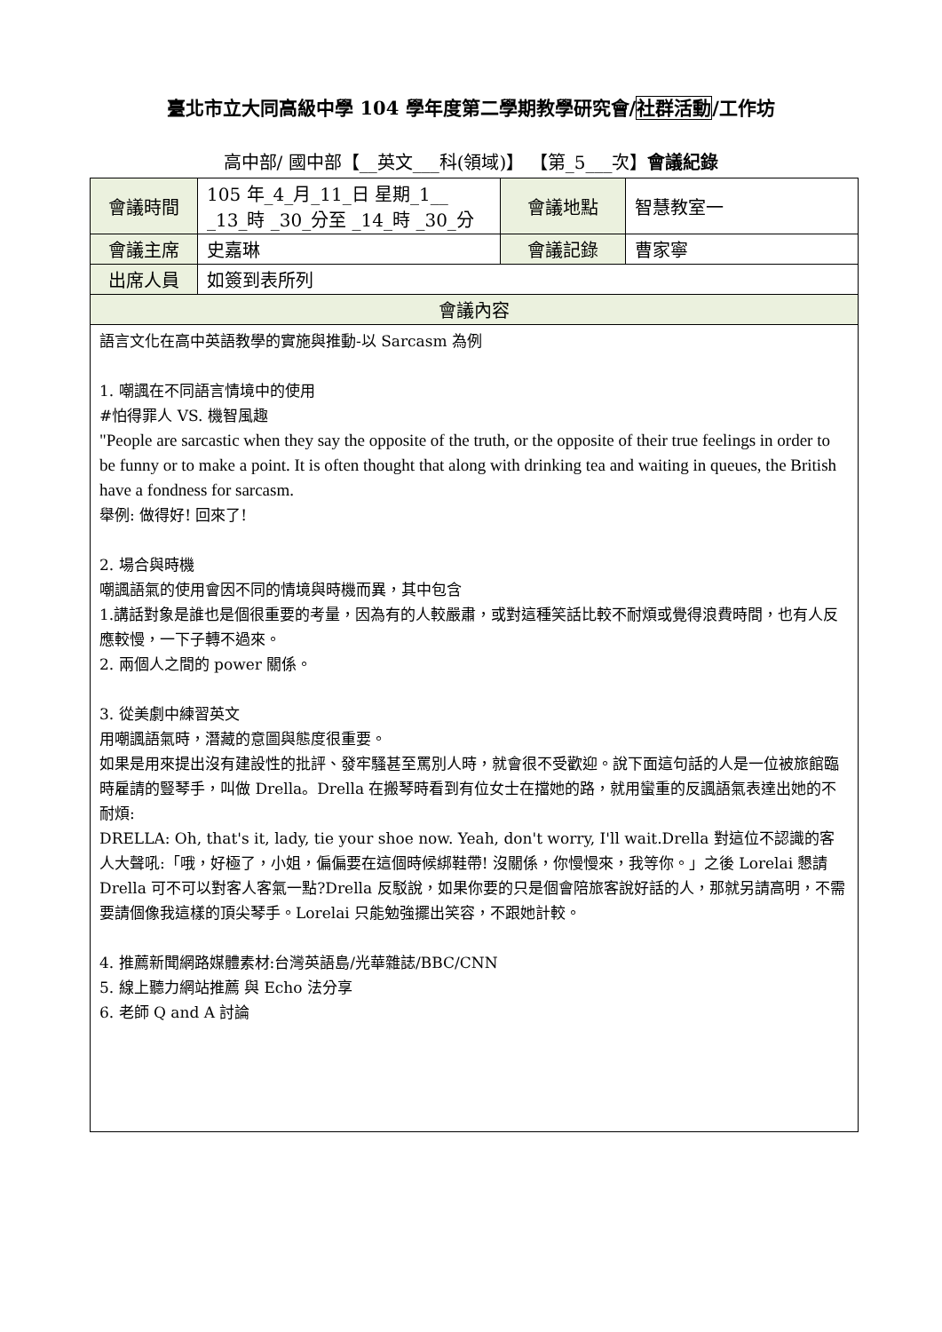臺北市立大同高級中學 104 學年度第二學期教學研究會/社群活動/工作坊
高中部/ 國中部【__英文___科(領域)】 【第_5___次】會議紀錄
| 會議時間 | 105 年_4_月_11_日 星期_1__ _13_時 _30_分至 _14_時 _30_分 | 會議地點 | 智慧教室一 |
| 會議主席 | 史嘉琳 | 會議記錄 | 曹家寧 |
| 出席人員 | 如簽到表所列 | | |
| 會議內容 | | | |
| 語言文化在高中英語教學的實施與推動-以 Sarcasm 為例 1. 嘲諷在不同語言情境中的使用 #怕得罪人 VS. 機智風趣 "People are sarcastic when they say the opposite of the truth, or the opposite of their true feelings in order to be funny or to make a point. It is often thought that along with drinking tea and waiting in queues, the British have a fondness for sarcasm. 舉例: 做得好! 回來了! 2. 場合與時機 嘲諷語氣的使用會因不同的情境與時機而異，其中包含 1.講話對象是誰也是個很重要的考量，因為有的人較嚴肅，或對這種笑話比較不耐煩或覺得浪費時間，也有人反應較慢，一下子轉不過來。 2. 兩個人之間的 power 關係。 3. 從美劇中練習英文 用嘲諷語氣時，潛藏的意圖與態度很重要。 如果是用來提出沒有建設性的批評、發牢騷甚至罵別人時，就會很不受歡迎。說下面這句話的人是一位被旅館臨時雇請的豎琴手，叫做 Drella。Drella 在搬琴時看到有位女士在擋她的路，就用蠻重的反諷語氣表達出她的不耐煩: DRELLA: Oh, that's it, lady, tie your shoe now. Yeah, don't worry, I'll wait.Drella 對這位不認識的客人大聲吼:「哦，好極了，小姐，偏偏要在這個時候綁鞋帶! 沒關係，你慢慢來，我等你。」之後 Lorelai 懇請 Drella 可不可以對客人客氣一點?Drella 反駁說，如果你要的只是個會陪旅客說好話的人，那就另請高明，不需要請個像我這樣的頂尖琴手。Lorelai 只能勉強擺出笑容，不跟她計較。 4. 推薦新聞網路媒體素材:台灣英語島/光華雜誌/BBC/CNN 5. 線上聽力網站推薦 與 Echo 法分享 6. 老師 Q and A 討論 | | | |